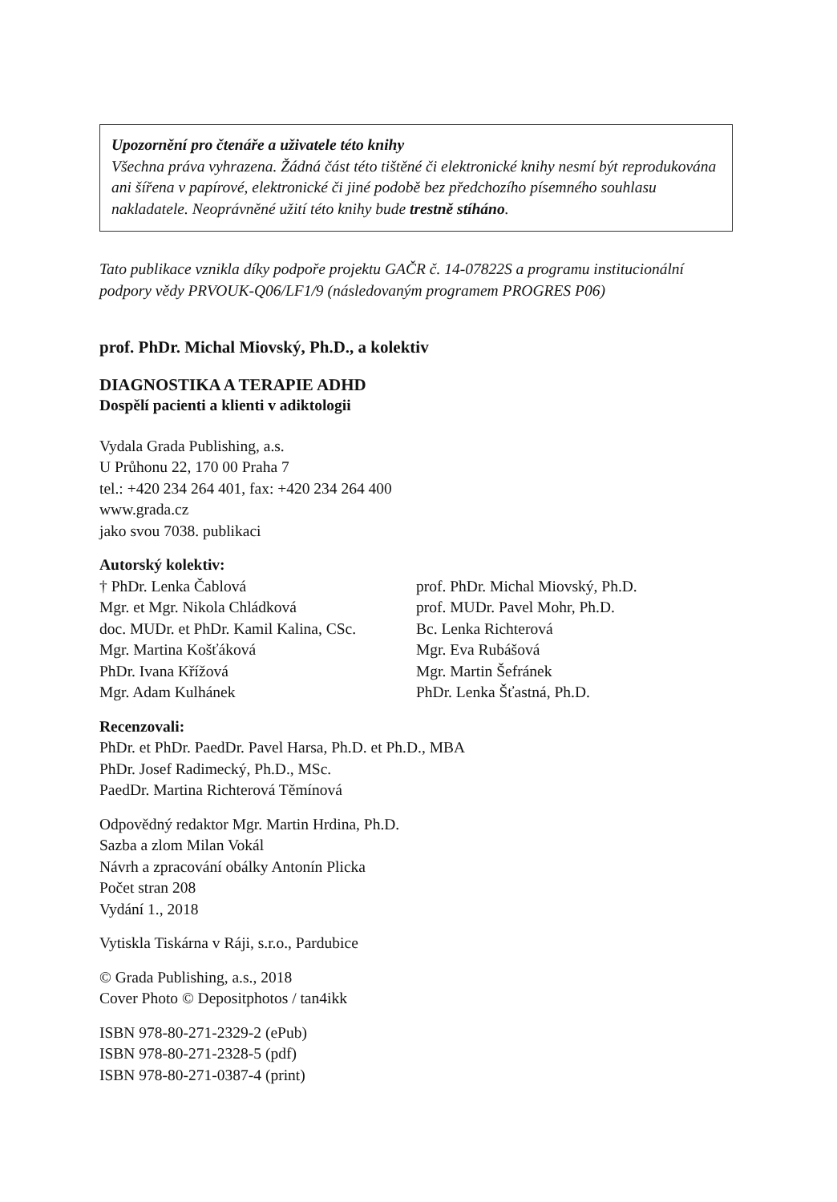Upozornění pro čtenáře a uživatele této knihy
Všechna práva vyhrazena. Žádná část této tištěné či elektronické knihy nesmí být reprodukována ani šířena v papírové, elektronické či jiné podobě bez předchozího písemného souhlasu nakladatele. Neoprávněné užití této knihy bude trestně stíháno.
Tato publikace vznikla díky podpoře projektu GAČR č. 14-07822S a programu institucionální podpory vědy PRVOUK-Q06/LF1/9 (následovaným programem PROGRES P06)
prof. PhDr. Michal Miovský, Ph.D., a kolektiv
DIAGNOSTIKA A TERAPIE ADHD
Dospělí pacienti a klienti v adiktologii
Vydala Grada Publishing, a.s.
U Průhonu 22, 170 00 Praha 7
tel.: +420 234 264 401, fax: +420 234 264 400
www.grada.cz
jako svou 7038. publikaci
Autorský kolektiv:
† PhDr. Lenka Čablová
Mgr. et Mgr. Nikola Chládková
doc. MUDr. et PhDr. Kamil Kalina, CSc.
Mgr. Martina Košťáková
PhDr. Ivana Křížová
Mgr. Adam Kulhánek
prof. PhDr. Michal Miovský, Ph.D.
prof. MUDr. Pavel Mohr, Ph.D.
Bc. Lenka Richterová
Mgr. Eva Rubášová
Mgr. Martin Šefránek
PhDr. Lenka Šťastná, Ph.D.
Recenzovali:
PhDr. et PhDr. PaedDr. Pavel Harsa, Ph.D. et Ph.D., MBA
PhDr. Josef Radimecký, Ph.D., MSc.
PaedDr. Martina Richterová Těmínová
Odpovědný redaktor Mgr. Martin Hrdina, Ph.D.
Sazba a zlom Milan Vokál
Návrh a zpracování obálky Antonín Plicka
Počet stran 208
Vydání 1., 2018
Vytiskla Tiskárna v Ráji, s.r.o., Pardubice
© Grada Publishing, a.s., 2018
Cover Photo © Depositphotos / tan4ikk
ISBN 978-80-271-2329-2 (ePub)
ISBN 978-80-271-2328-5 (pdf)
ISBN 978-80-271-0387-4 (print)